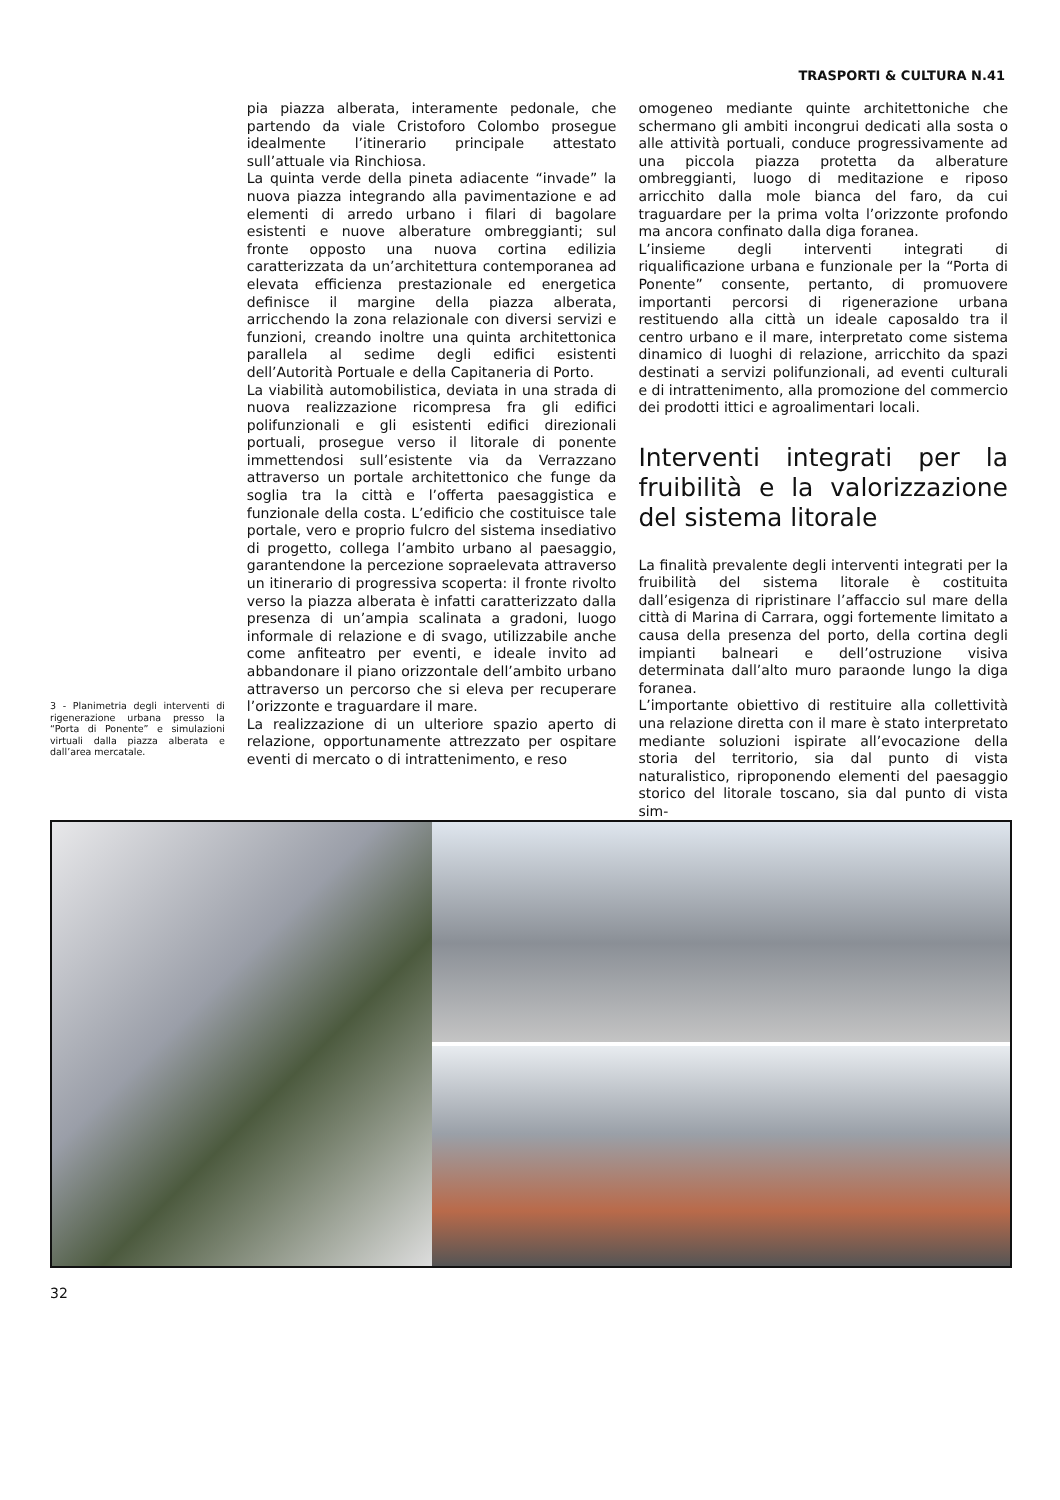TRASPORTI & CULTURA N.41
3 - Planimetria degli interventi di rigenerazione urbana presso la “Porta di Ponente” e simulazioni virtuali dalla piazza alberata e dall’area mercatale.
pia piazza alberata, interamente pedonale, che partendo da viale Cristoforo Colombo prosegue idealmente l’itinerario principale attestato sull’attuale via Rinchiosa.
La quinta verde della pineta adiacente “invade” la nuova piazza integrando alla pavimentazione e ad elementi di arredo urbano i filari di bagolare esistenti e nuove alberature ombreggianti; sul fronte opposto una nuova cortina edilizia caratterizzata da un’architettura contemporanea ad elevata efficienza prestazionale ed energetica definisce il margine della piazza alberata, arricchendo la zona relazionale con diversi servizi e funzioni, creando inoltre una quinta architettonica parallela al sedime degli edifici esistenti dell’Autorità Portuale e della Capitaneria di Porto.
La viabilità automobilistica, deviata in una strada di nuova realizzazione ricompresa fra gli edifici polifunzionali e gli esistenti edifici direzionali portuali, prosegue verso il litorale di ponente immettendosi sull’esistente via da Verrazzano attraverso un portale architettonico che funge da soglia tra la città e l’offerta paesaggistica e funzionale della costa. L’edificio che costituisce tale portale, vero e proprio fulcro del sistema insediativo di progetto, collega l’ambito urbano al paesaggio, garantendone la percezione sopraelevata attraverso un itinerario di progressiva scoperta: il fronte rivolto verso la piazza alberata è infatti caratterizzato dalla presenza di un’ampia scalinata a gradoni, luogo informale di relazione e di svago, utilizzabile anche come anfiteatro per eventi, e ideale invito ad abbandonare il piano orizzontale dell’ambito urbano attraverso un percorso che si eleva per recuperare l’orizzonte e traguardare il mare.
La realizzazione di un ulteriore spazio aperto di relazione, opportunamente attrezzato per ospitare eventi di mercato o di intrattenimento, e reso
omogeneo mediante quinte architettoniche che schermano gli ambiti incongrui dedicati alla sosta o alle attività portuali, conduce progressivamente ad una piccola piazza protetta da alberature ombreggianti, luogo di meditazione e riposo arricchito dalla mole bianca del faro, da cui traguardare per la prima volta l’orizzonte profondo ma ancora confinato dalla diga foranea.
L’insieme degli interventi integrati di riqualificazione urbana e funzionale per la “Porta di Ponente” consente, pertanto, di promuovere importanti percorsi di rigenerazione urbana restituendo alla città un ideale caposaldo tra il centro urbano e il mare, interpretato come sistema dinamico di luoghi di relazione, arricchito da spazi destinati a servizi polifunzionali, ad eventi culturali e di intrattenimento, alla promozione del commercio dei prodotti ittici e agroalimentari locali.
Interventi integrati per la fruibilità e la valorizzazione del sistema litorale
La finalità prevalente degli interventi integrati per la fruibilità del sistema litorale è costituita dall’esigenza di ripristinare l’affaccio sul mare della città di Marina di Carrara, oggi fortemente limitato a causa della presenza del porto, della cortina degli impianti balneari e dell’ostruzione visiva determinata dall’alto muro paraonde lungo la diga foranea.
L’importante obiettivo di restituire alla collettività una relazione diretta con il mare è stato interpretato mediante soluzioni ispirate all’evocazione della storia del territorio, sia dal punto di vista naturalistico, riproponendo elementi del paesaggio storico del litorale toscano, sia dal punto di vista sim-
32